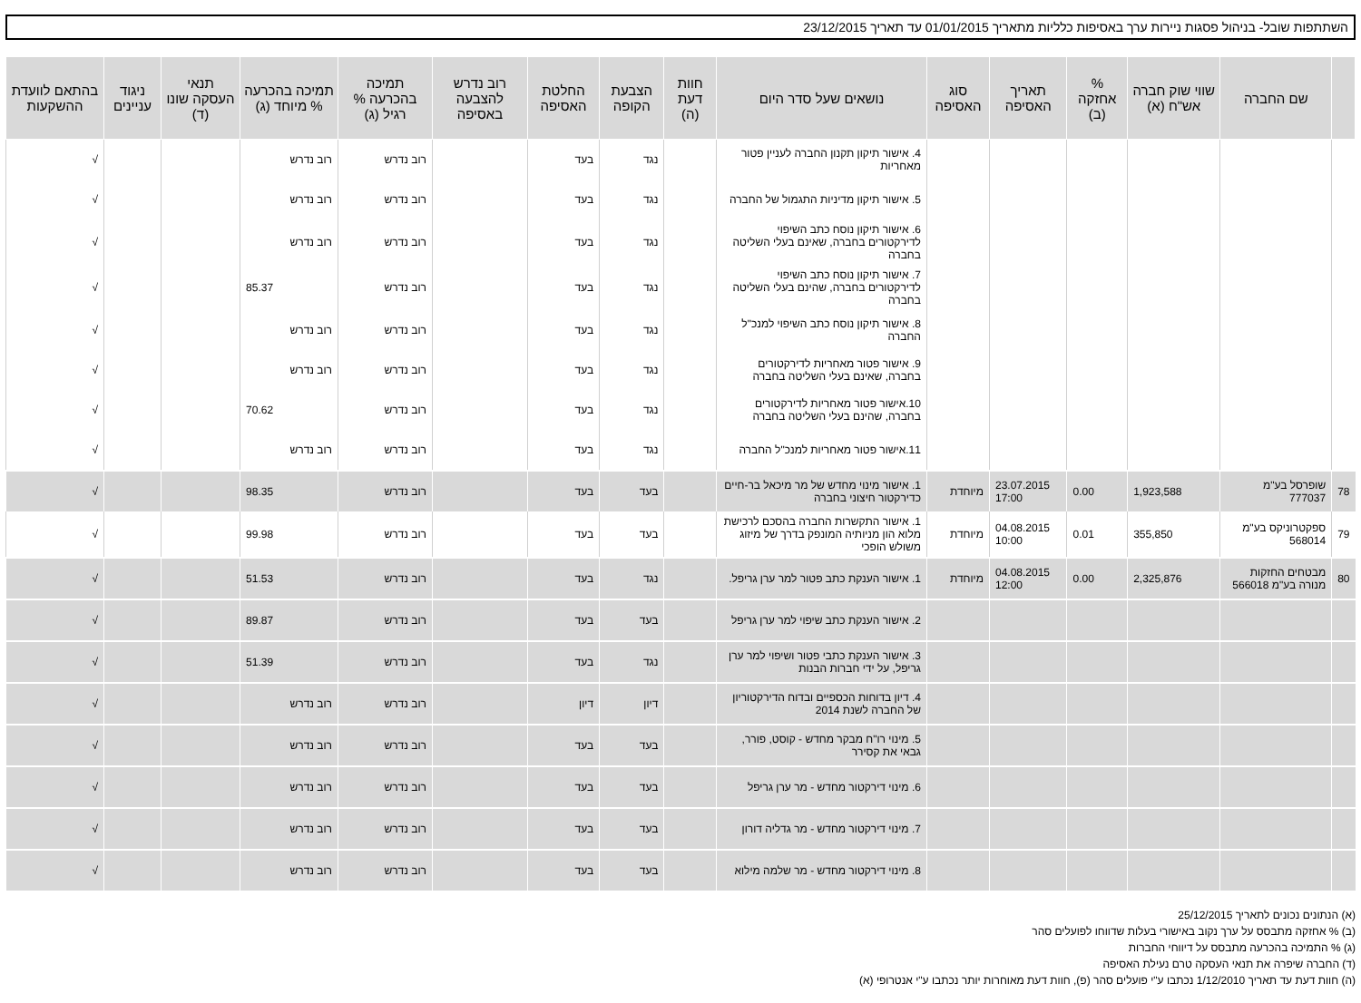השתתפות שובל- בניהול פסגות ניירות ערך באסיפות כלליות מתאריך 01/01/2015 עד תאריך 23/12/2015
| | שם החברה | שווי שוק חברה אש"ח (א) | % אחזקה (ב) | תאריך האסיפה | סוג האסיפה | נושאים שעל סדר היום | חוות דעת (ה) | הצבעת הקופה | החלטת האסיפה | רוב נדרש להצבעה באסיפה | תמיכה בהכרעה % רגיל (ג) | תמיכה בהכרעה % מיוחד (ג) | תנאי העסקה שונו (ד) | ניגוד עניינים | בהתאם לוועדת ההשקעות |
| --- | --- | --- | --- | --- | --- | --- | --- | --- | --- | --- | --- | --- | --- | --- | --- |
| | | | | | | 4. אישור תיקון תקנון החברה לעניין פטור מאחריות | | נגד | בעד | | רוב נדרש | רוב נדרש | | | √ |
| | | | | | | 5. אישור תיקון מדיניות התגמול של החברה | | נגד | בעד | | רוב נדרש | רוב נדרש | | | √ |
| | | | | | | 6. אישור תיקון נוסח כתב השיפוי לדירקטורים בחברה, שאינם בעלי השליטה בחברה | | נגד | בעד | | רוב נדרש | רוב נדרש | | | √ |
| | | | | | | 7. אישור תיקון נוסח כתב השיפוי לדירקטורים בחברה, שהינם בעלי השליטה בחברה | | נגד | בעד | | רוב נדרש | 85.37 | | | √ |
| | | | | | | 8. אישור תיקון נוסח כתב השיפוי למנכ"ל החברה | | נגד | בעד | | רוב נדרש | רוב נדרש | | | √ |
| | | | | | | 9. אישור פטור מאחריות לדירקטורים בחברה, שאינם בעלי השליטה בחברה | | נגד | בעד | | רוב נדרש | רוב נדרש | | | √ |
| | | | | | | 10.אישור פטור מאחריות לדירקטורים בחברה, שהינם בעלי השליטה בחברה | | נגד | בעד | | רוב נדרש | 70.62 | | | √ |
| | | | | | | 11.אישור פטור מאחריות למנכ"ל החברה | | נגד | בעד | | רוב נדרש | רוב נדרש | | | √ |
| 78 | שופרסל בע"מ 777037 | 1,923,588 | 0.00 | 23.07.2015 17:00 | מיוחדת | 1. אישור מינוי מחדש של מר מיכאל בר-חיים כדירקטור חיצוני בחברה | | בעד | בעד | | רוב נדרש | 98.35 | | | √ |
| 79 | ספקטרוניקס בע"מ 568014 | 355,850 | 0.01 | 04.08.2015 10:00 | מיוחדת | 1. אישור התקשרות החברה בהסכם לרכישת מלוא הון מניותיה המונפק בדרך של מיזוג משולש הופכי | | בעד | בעד | | רוב נדרש | 99.98 | | | √ |
| 80 | מבטחים החזקות מנורה בע"מ 566018 | 2,325,876 | 0.00 | 04.08.2015 12:00 | מיוחדת | 1. אישור הענקת כתב פטור למר ערן גריפל. | | נגד | בעד | | רוב נדרש | 51.53 | | | √ |
| | | | | | | 2. אישור הענקת כתב שיפוי למר ערן גריפל | | בעד | בעד | | רוב נדרש | 89.87 | | | √ |
| | | | | | | 3. אישור הענקת כתבי פטור ושיפוי למר ערן גריפל, על ידי חברות הבנות | | נגד | בעד | | רוב נדרש | 51.39 | | | √ |
| | | | | | | 4. דיון בדוחות הכספיים ובדוח הדירקטוריון של החברה לשנת 2014 | | דיון | דיון | | רוב נדרש | רוב נדרש | | | √ |
| | | | | | | 5. מינוי רו"ח מבקר מחדש - קוסט, פורר, גבאי את קסירר | | בעד | בעד | | רוב נדרש | רוב נדרש | | | √ |
| | | | | | | 6. מינוי דירקטור מחדש - מר ערן גריפל | | בעד | בעד | | רוב נדרש | רוב נדרש | | | √ |
| | | | | | | 7. מינוי דירקטור מחדש - מר גדליה דורון | | בעד | בעד | | רוב נדרש | רוב נדרש | | | √ |
| | | | | | | 8. מינוי דירקטור מחדש - מר שלמה מילוא | | בעד | בעד | | רוב נדרש | רוב נדרש | | | √ |
(א) הנתונים נכונים לתאריך 25/12/2015
(ב) % אחזקה מתבסס על ערך נקוב באישורי בעלות שדווחו לפועלים סהר
(ג) % התמיכה בהכרעה מתבסס על דיווחי החברות
(ד) החברה שיפרה את תנאי העסקה טרם נעילת האסיפה
(ה) חוות דעת עד תאריך 1/12/2010 נכתבו ע"י פועלים סהר (פ), חוות דעת מאוחרות יותר נכתבו ע"י אנטרופי (א)